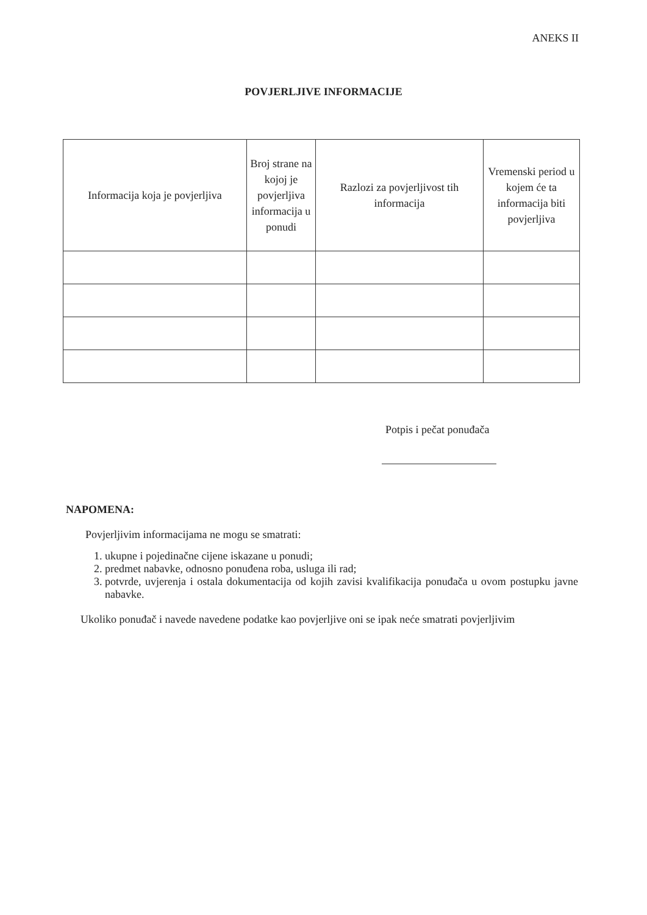ANEKS II
POVJERLJIVE INFORMACIJE
| Informacija koja je povjerljiva | Broj strane na kojoj je povjerljiva informacija u ponudi | Razlozi za povjerljivost tih informacija | Vremenski period u kojem će ta informacija biti povjerljiva |
| --- | --- | --- | --- |
Potpis i pečat ponuđača
NAPOMENA:
Povjerljivim informacijama ne mogu se smatrati:
1. ukupne i pojedinačne cijene iskazane u ponudi;
2. predmet nabavke, odnosno ponuđena roba, usluga ili rad;
3. potvrde, uvjerenja i ostala dokumentacija od kojih zavisi kvalifikacija ponuđača u ovom postupku javne nabavke.
Ukoliko ponuđač i navede navedene podatke kao povjerljive oni se ipak neće smatrati povjerljivim